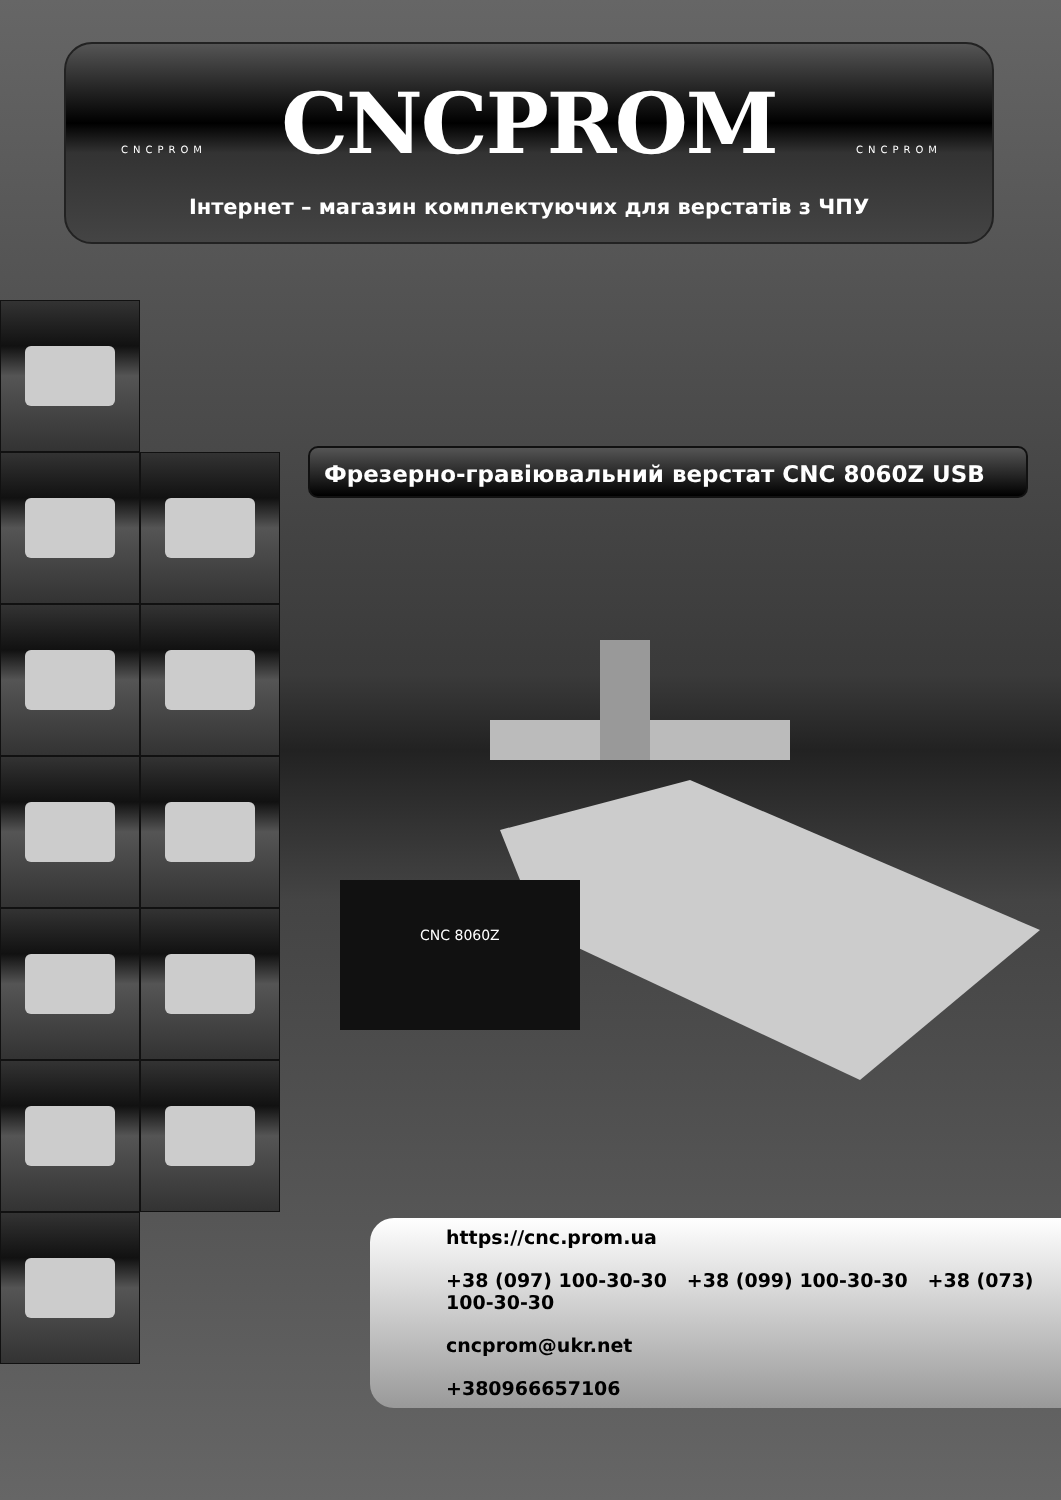CNCPROM CNCPROM
CNCPROM
Інтернет – магазин комплектуючих для верстатів з ЧПУ
Фрезерно-гравіювальний верстат CNC 8060Z USB
CNC 8060Z
https://cnc.prom.ua
+38 (097) 100-30-30 +38 (099) 100-30-30 +38 (073) 100-30-30
cncprom@ukr.net
+380966657106